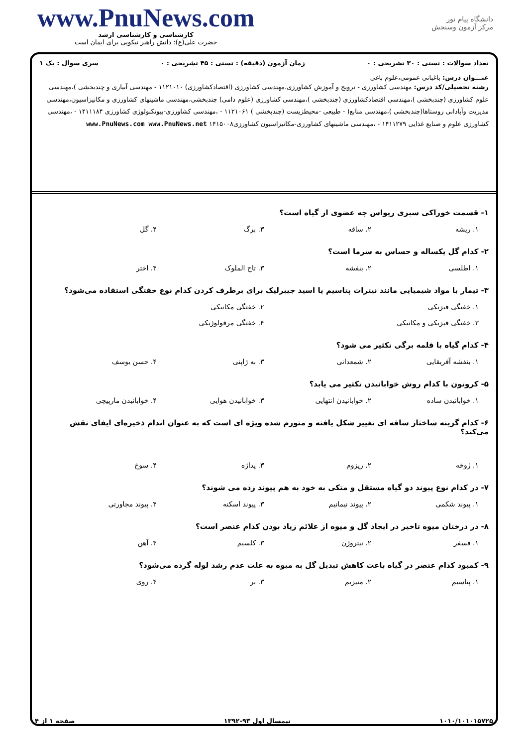www.PnuNews.com
کارشناسی و کارشناسی ارشد
حضرت علی(ع): دانش راهبر نیکویی برای ایمان است
دانشگاه پیام نور
مرکز آزمون وسنجش
تعداد سوالات : تستی : ۳۰ تشریحی : ۰ زمان آزمون (دقیقه) : تستی : ۴۵ تشریحی : ۰ سری سوال : یک ۱
عنـــوان درس: باغبانی عمومی،علوم باغی
رشته تحصیلی/کد درس: مهندسی کشاورزی - ترویج و آموزش کشاورزی،مهندسی کشاورزی (اقتصادکشاورزی) ۱۱۲۱۰۱۰ - مهندسی آبیاری و چندبخشی )،مهندسی علوم کشاورزی (چندبخشی )،مهندسی اقتصادکشاورزی (چندبخشی )،مهندسی کشاورزی (علوم دامی) چندبخشی،مهندسی ماشینهای کشاورزی و مکانیزاسیون،مهندسی مدیریت وآبادانی روستاها(چندبخشی )،مهندسی منابع( - طبیعی -محیطزیست (چندبخشی ) ۱۱۲۱۰۶۱ - ،مهندسی کشاورزی-بیوتکنولوژی کشاورزی ۱۴۱۱۱۸۴ - ،مهندسی کشاورزی علوم و صنایع غذایی ۱۴۱۱۲۷۹ - ،مهندسی ماشینهای کشاورزی-مکانیزاسیون کشاورزی۱۴۱۵۰۰۸ www.PnuNews.com www.PnuNews.net
۱- قسمت خوراکی سبزی ریواس چه عضوی از گیاه است؟
۱. ریشه ۲. ساقه ۳. برگ ۴. گل
۲- کدام گل یکساله و حساس به سرما است؟
۱. اطلسی ۲. بنفشه ۳. تاج الملوک ۴. اختر
۳- تیمار با مواد شیمیایی مانند نیترات پتاسیم یا اسید جیبرلیک برای برطرف کردن کدام نوع خفتگی استفاده می‌شود؟
۱. خفتگی فیزیکی ۲. خفتگی مکانیکی
۳. خفتگی فیزیکی و مکانیکی ۴. خفتگی مرفولوژیکی
۴- کدام گیاه با قلمه برگی تکثیر می شود؟
۱. بنفشه آفریقایی ۲. شمعدانی ۳. به ژاپنی ۴. حسن یوسف
۵- کروتون با کدام روش خوابانیدن تکثیر می یابد؟
۱. خوابانیدن ساده ۲. خوابانیدن انتهایی ۳. خوابانیدن هوایی ۴. خوابانیدن مارپیچی
۶- کدام گزینه ساختار ساقه ای تغییر شکل یافته و متورم شده ویژه ای است که به عنوان اندام ذخیره‌ای ایفای نقش می‌کند؟
۱. ژوخه ۲. ریزوم ۳. پداژه ۴. سوخ
۷- در کدام نوع پیوند دو گیاه مستقل و متکی به خود به هم پیوند زده می شوند؟
۱. پیوند شکمی ۲. پیوند نیمانیم ۳. پیوند اسکنه ۴. پیوند مجاورتی
۸- در درختان میوه تاخیر در ایجاد گل و میوه از علائم زیاد بودن کدام عنصر است؟
۱. فسفر ۲. نیتروژن ۳. کلسیم ۴. آهن
۹- کمبود کدام عنصر در گیاه باعث کاهش تبدیل گل به میوه به علت عدم رشد لوله گرده می‌شود؟
۱. پتاسیم ۲. منیزیم ۳. بر ۴. روی
۱۰۱۰/۱۰۱۰۱۵۷۲۵ نیمسال اول ۹۳-۱۳۹۲ صفحه ۱ از ۴